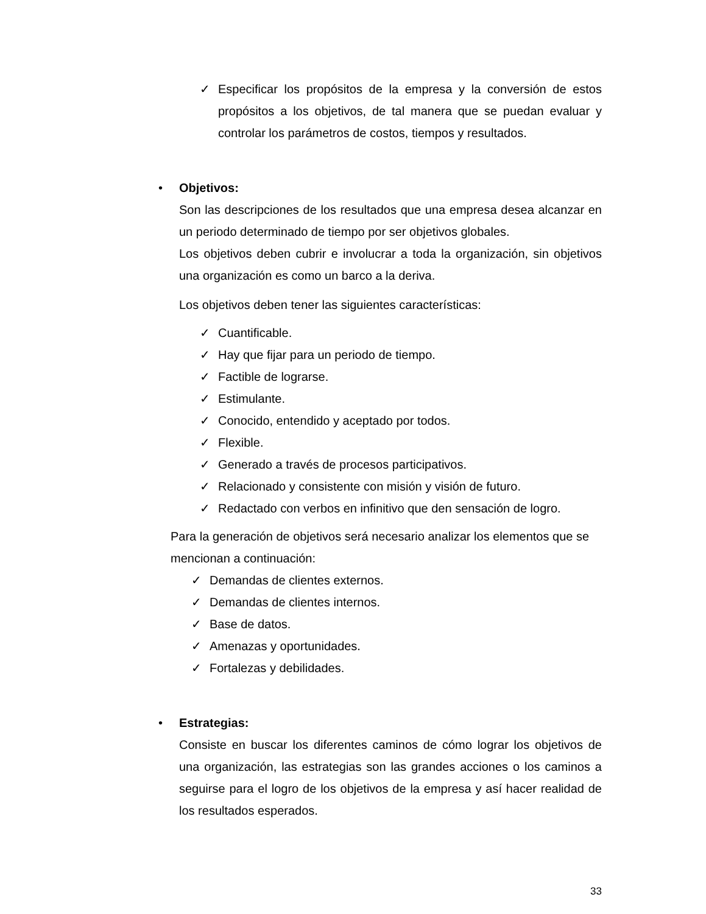✓ Especificar los propósitos de la empresa y la conversión de estos propósitos a los objetivos, de tal manera que se puedan evaluar y controlar los parámetros de costos, tiempos y resultados.
• Objetivos:
Son las descripciones de los resultados que una empresa desea alcanzar en un periodo determinado de tiempo por ser objetivos globales.
Los objetivos deben cubrir e involucrar a toda la organización, sin objetivos una organización es como un barco a la deriva.
Los objetivos deben tener las siguientes características:
✓ Cuantificable.
✓ Hay que fijar para un periodo de tiempo.
✓ Factible de lograrse.
✓ Estimulante.
✓ Conocido, entendido y aceptado por todos.
✓ Flexible.
✓ Generado a través de procesos participativos.
✓ Relacionado y consistente con misión y visión de futuro.
✓ Redactado con verbos en infinitivo que den sensación de logro.
Para la generación de objetivos será necesario analizar los elementos que se mencionan a continuación:
✓ Demandas de clientes externos.
✓ Demandas de clientes internos.
✓ Base de datos.
✓ Amenazas y oportunidades.
✓ Fortalezas y debilidades.
• Estrategias:
Consiste en buscar los diferentes caminos de cómo lograr los objetivos de una organización, las estrategias son las grandes acciones o los caminos a seguirse para el logro de los objetivos de la empresa y así hacer realidad de los resultados esperados.
33